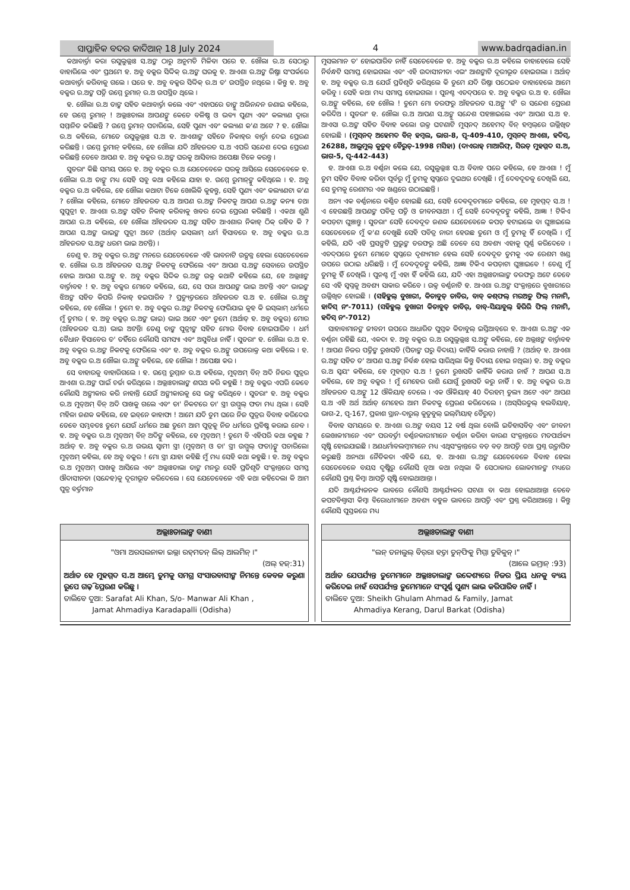ସାପ୍ତାହିକ ବଦର କାଦିଆନ୍ 18 July 2024 4 www.badrqadian.in
କଥାବାର୍ତ୍ତା କର। ରସୁଲୁଲ୍ଲାଃ ସ.ଅଙ୍କ ଠାରୁ ଅନୁମତି ମିଳିବା ପରେ ହ. ଖୌଲା ର.ଅ ସେଠାରୁ ବାହାରିଲେ ଏବଂ ପ୍ରଥମେ ହ. ଅବୁ ବକ୍କର ସିଦ୍ଦିକ୍ ର.ଅଙ୍କ ଘରକୁ ହ. ଆଏଶା ର.ଅଙ୍କ ରିଷ୍ତା ସଂପର୍କରେ କଥାବାର୍ତ୍ତା କରିବାକୁ ଗଲେ । ଘରେ ହ. ଅବୁ ବକ୍କର ସିଦ୍ଦିକ୍ ର.ଅ ତ' ଉପସ୍ଥିତ ନଥିଲେ । କିନ୍ତୁ ହ. ଅବୁ ବକ୍କର ର.ଅଙ୍କ ପତ୍ନି ଉମ୍ମେ ରୁମାନ୍ ର.ଅ ଉପସ୍ଥିତ ଥିଲେ ।
ହ. ଖୌଲା ର.ଅ ତାଙ୍କ ସହିତ କଥାବାର୍ତ୍ତା କଲେ ଏବଂ ଏହାପରେ ତାଙ୍କୁ ଅଭିନନ୍ଦନ ଜଣାଇ କହିଲେ, ହେ ଉମ୍ମେ ରୁମାନ୍ ! ଅଲ୍ଲାଃତାଲା ଆପଣଙ୍କୁ କେତେ ବଳିଷ୍ଠ ଓ ଭବ୍ୟ ପୁଣ୍ୟ ଏବଂ କଲ୍ୟାଣ ଦ୍ୱାରା ସମ୍ମାନିତ କରିଛନ୍ତି ? ଉମ୍ମେ ରୁମାନ୍ ପଚାରିଲେ, ସେହି ପୁଣ୍ୟ ଏବଂ କଲ୍ୟାଣ କ'ଣ ଅଟେ ? ହ. ଖୌଲା ର.ଅ କହିଲେ, ମୋତେ ରସୁଲୁଲ୍ଲାଃ ସ.ଅ ହ. ଆଏଶାଙ୍କ ସହିତେ ନିକାହ୍‌ର ବାର୍ତ୍ତା ଦେଇ ପ୍ରେରଣ କରିଛନ୍ତି । ଉମ୍ମେ ରୁମାନ୍ କହିଲେ, ହେ ଖୌଲା ଯଦି ଆଁହଜରତ ସ.ଅ ଏପରି ସନ୍ଦେଶ ଦେଇ ପ୍ରେରଣ କରିଛନ୍ତି ତେବେ ଆପଣ ହ. ଅବୁ ବକ୍କର ର.ଅଙ୍କ ଘରକୁ ଆସିବାର ଅପେକ୍ଷା ଟିକେ କରନ୍ତୁ ।
ସୁତରାଂ କିଛି ସମୟ ପରେ ହ. ଅବୁ ବକ୍କର ର.ଅ ଯେତେବେଳେ ଘରକୁ ଆସିଲେ ସେତେବେଳେ ହ. ଖୌଲା ର.ଅ ତାଙ୍କୁ ମଧ୍ୟ ସେହି ସବୁ କଥା କହିଲେ ଯାହା ହ. ଉମ୍ମେ ରୁମାନ୍‌ଙ୍କୁ କହିଥିଲେ । ହ. ଅବୁ ବକ୍କର ର.ଅ କହିଲେ, ହେ ଖୌଲା କଥାଟା ଟିକେ ଖୋଲିକି କୁହନ୍ତୁ, ସେହି ପୁଣ୍ୟ ଏବଂ କଲ୍ୟାଣଟା କ'ଣ ? ଖୌଲା କହିଲେ, ମୋତେ ଆଁହଜରତ ସ.ଅ ଆପଣ ର.ଅଙ୍କ ନିକଟକୁ ଆପଣ ର.ଅଙ୍କ କନ୍ୟା ତଥା ସୁପୁତ୍ରୀ ହ. ଆଏଶା ର.ଅଙ୍କ ସହିତ ନିକାହ୍ କରିବାକୁ ଖବର ଦେଇ ପ୍ରେରଣ କରିଛନ୍ତି । ଏକଥା ଶୁଣି ଆପଣ ର.ଅ କହିଲେ, ହେ ଖୌଲା ଆଁହଜରତ ସ.ଅଙ୍କ ସହିତ ଆଏଶାର ନିକାହ୍ ଠିକ୍ ରହିବ କି ? ଆପଣ ସ.ଅଙ୍କ ଭାଇଙ୍କ ପୁତ୍ରୀ ଅଟେ (ଅର୍ଥାତ୍ ଇସଲାମ୍ ଧର୍ମ ହିସାବରେ ହ. ଅବୁ ବକ୍କର ର.ଅ ଆଁହଜରତ ସ.ଅଙ୍କ ଧରମ ଭାଇ ଅଟନ୍ତି) ।
ତେଣୁ ହ. ଅବୁ ବକ୍କର ର.ଅଙ୍କ ମନରେ ଯେତେବେଳେ ଏହି ଭାବନାଟି ଉତ୍ପନ୍ନ ହେଲା ସେତେବେଳେ ହ. ଖୌଲା ର.ଅ ଆଁହଜରତ ସ.ଅଙ୍କ ନିକଟକୁ ଫେରିଲେ ଏବଂ ଆପଣ ସ.ଅଙ୍କ ସେବାରେ ଉପସ୍ଥିତ ହୋଇ ଆପଣ ସ.ଅଙ୍କୁ ହ. ଅବୁ ବକ୍କର ସିଦ୍ଦିକ ର.ଅଙ୍କ ଉକ୍ତ କଥାଟି କହିଲେ ଯେ, ହେ ଅଲ୍ଲାଃଙ୍କ ବାର୍ତ୍ତାବହ ! ହ. ଅବୁ ବକ୍କର ମୋତେ କହିଲେ, ଯେ, ସେ ପରା ଆପଣଙ୍କ ଭାଇ ଅଟନ୍ତି ଏବଂ ଭାଇଙ୍କ ଝିଅଙ୍କ ସହିତ କିପରି ନିକାହ୍ ହଇପାରିବ ? ପ୍ରତ୍ୟୁତ୍ତରରେ ଆଁହଜରତ ସ.ଅ ହ. ଖୌଲା ର.ଅଙ୍କୁ କହିଲେ, ହେ ଖୌଲା ! ତୁମେ ହ. ଅବୁ ବକ୍କର ର.ଅଙ୍କ ନିକଟକୁ ଫେରିଯାଇ କୁହ କି ଇସ୍‌ଲାମ୍ ଧର୍ମରେ ମୁଁ ତୁମର ( ହ. ଅବୁ ବକ୍କର୍ ର.ଅଙ୍କ ଭାଇ) ଭାଇ ଅଟେ ଏବଂ ତୁମେ (ଅର୍ଥାତ୍ ହ. ଅବୁ ବକ୍କର) ମୋର (ଆଁହଜରତ ସ.ଅ) ଭାଇ ଅଟନ୍ତି। ତେଣୁ ତାଙ୍କ ପୁତ୍ରୀଙ୍କ ସହିତ ମୋର ବିବାହ ହୋଇପାରିବ । ଧର୍ମ ବୈଧାନ ହିସାବେର ତ' ତହିଁରେ କୌଣସି ସମସ୍ୟା ଏବଂ ଅସୁବିଧା ନାହିଁ । ସୁତରାଂ ହ. ଖୌଲା ର.ଅ ହ. ଅବୁ ବକ୍କର ର.ଅଙ୍କ ନିକଟକୁ ଫେରିଲେ ଏବଂ ହ. ଅବୁ ବକ୍କର ର.ଅଙ୍କୁ ଉପରୋକ୍ତ କଥା କହିଲେ । ହ. ଅବୁ ବକ୍କର ର.ଅ ଖୌଲା ର.ଅଙ୍କୁ କହିଲେ, ହେ ଖୌଲା ! ଅପେକ୍ଷା କର ।
ସେ ବାହାରକୁ ବାହାରିଗଲେ । ହ. ଉମ୍ମେ ରୁମ୍ମାନ ର.ଅ କହିଲେ, ମୁତ୍‌ଅମ୍ ବିନ୍ ଅଦି ନିଜର ପୁତ୍ରର ଆଏଶା ର.ଅଙ୍କ ପାଇଁ ଚର୍ଚ୍ଚା କରିଥିଲେ । ଅଲ୍ଲାଃତାଲାଙ୍କ ଶପଥ କରି କହୁଛି ! ଅବୁ ବକ୍କର ଏପରି କେବେ କୌଣସି ଅଙ୍ଗୀକାର କରି ନାହାନ୍ତି ଯେଉଁ ଅଙ୍ଗୀକାରକୁ ସେ ଭଙ୍ଗ କରିଥିବେ । ସୁତରାଂ ହ. ଅବୁ ବକ୍କର ର.ଅ ମୁତ୍‌ଅମ୍ ବିନ୍ ଅଦି ପାଖକୁ ଗଲେ ଏବଂ ତା' ନିକଟରେ ତା' ସ୍ତ୍ରୀ ଉମ୍ମୁଲ୍ ଫତା ମଧ୍ୟ ଥିଲା । ସେହି ମହିଳା ଜଣକ କହିଲେ, ହେ ଇବ୍‌ନେ କାହାଫା ! ଆମେ ଯଦି ତୁମ ଘରେ ନିଜ ପୁତ୍ରର ବିବାହ କରିଦେଉ ତେବେ ସମ୍ଭବତଃ ତୁମେ ଯେଉଁ ଧର୍ମରେ ଅଛ ତୁମେ ଆମ ପୁତ୍ରକୁ ନିଜ ଧର୍ମରେ ପ୍ରବିଷ୍ଟ କରାଇ ନେବ । ହ. ଅବୁ ବକ୍କର ର.ଅ ମୁତ୍‌ଅମ୍ ବିନ୍ ଅଦିଙ୍କୁ କହିଲେ, ହେ ମୁତ୍‌ଅମ୍ ! ତୁମେ ବି ଏହିପରି କଥା କହୁଛ ? ଅର୍ଥାତ୍ ହ. ଅବୁ ବକ୍କର ର.ଅ ଉଭୟ ସ୍ୱାମୀ ସ୍ତ୍ରୀ (ମୁତ୍‌ଅମ୍ ଓ ତା' ସ୍ତ୍ରୀ ଉମ୍ମୁଲ୍ ଫତା)ଙ୍କୁ ପଚାରିଲେ। ମୁତ୍‌ଅମ୍ କହିଲା, ହେ ଅବୁ ବକ୍କର ! ମୋ ସ୍ତ୍ରୀ ଯାହା କହିଛି ମୁଁ ମଧ୍ୟ ସେହି କଥା କହୁଛି । ହ. ଅବୁ ବକ୍କର ର.ଅ ମୁତ୍‌ଅମ୍ ପାଖକୁ ଆସିଲେ ଏବଂ ଅଲ୍ଲାଃତାଲା ତାଙ୍କ ମନରୁ ସେହି ପ୍ରତିଶୃତି ସଂକ୍ରାନ୍ତରେ ସମସ୍ତ ଔଦାସୀନତା (ସନ୍ଦେହ)କୁ ଦୂରୀଭୂତ କରିଦେଲେ । ସେ ଯେତେବେଳେ ଏହି କଥା କହିଦେଲା କି ଆମ ପୁତ୍ର ବର୍ତ୍ତମାନ
ମୁସଲମାନ ତ' ହୋଇପାରିବ ନାହିଁ ସେତେବେଳେ ହ. ଅବୁ ବକ୍କର ର.ଅ କହିଲେ ତାହାହେଲେ ସେହି ନିର୍ବନ୍ଧଟି ସମାପ୍ତ ହୋଇଗଲା ଏବଂ ଏହି ଉଦାସୀନୀତା ଏଭଂ ଆଶଙ୍କାଟି ଦୂରୀଭୂତ ହୋଇଗଲା । ଅର୍ଥାତ୍ ହ. ଅବୁ ବକ୍କର୍ ର.ଅ ଯେଉଁ ପ୍ରତିଶୃତି କରିଥିଲେ କି ତୁମେ ଯଦି ରିଷ୍ତା ପଠେଇବ ତାହାହେଲେ ଆମେ କରିବୁ । ସେହି କଥା ମଧ୍ୟ ସମାପ୍ତ ହୋଇଗଲା । ପୁନଶ୍ଚ ଏତଦ୍‌ପରେ ହ. ଅବୁ ବକ୍କର ର.ଅ ହ. ଖୌଲା ର.ଅଙ୍କୁ କହିଲେ, ହେ ଖୌଲ ! ତୁମେ ମୋ ତରଫରୁ ଆଁହଜରତ ସ.ଅଙ୍କୁ 'ହଁ' ର ସନ୍ଦେଶ ପ୍ରେରଣ କରିଦିଅ । ସୁତରାଂ ହ. ଖୌଲା ର.ଅ ଆପଣ ସ.ଅଙ୍କୁ ସନ୍ଦେଶ ପହଞ୍ଚାଇଲେ ଏବଂ ଆପଣ ସ.ଅ ହ. ଆଏସା ର.ଅଙ୍କ ସହିତ ବିବାହ କଲେ। ଉକ୍ତ ଘଟଣାଟି ମୁସ୍‌ନଦ୍ ଅହେମଦ୍ ବିନ୍ ହମ୍ବଲ୍‌ରେ ଉଲ୍ଲିଖିତ ହୋଇଛି । (ମୁସ୍‌ନଦ୍ ଅହେମଦ ବିନ୍ ହମ୍ବଲ, ଭାଗ-8, ପୃ-409-410, ମୁସ୍‌ନଦ୍ ଆଏଶା, ହଦିସ୍, 26288, ଆଲୁମୁଲ୍ କୁତୁବ୍ ବୈରୁତ୍-1998 ମସିହା) (ଦାଏରାହ୍ ମାଆରିଫ୍, ସିରତ୍ ମୁହମ୍ମଦ ସ.ଅ, ଭାଗ-5, ପୃ-442-443)
ହ. ଆଏଶା ର.ଅ ବର୍ଣ୍ଣନା କଲେ ଯେ, ରସୁଲୁଲ୍ଲାଃ ସ.ଅ ବିବାହ ପରେ କହିଲେ, ହେ ଆଏଶା ! ମୁଁ ତୁମ ସହିତ ବିବାହ କରିବା ପୂର୍ବରୁ ମୁଁ ତୁମକୁ ସ୍ୱପ୍ନରେ ଦୁଇଥର ଦେଖିଛି । ମୁଁ ଦେବଦୂତକୁ ଦେଖିଲି ଯେ, ସେ ତୁମକୁ ରେଶମର ଏକ ଖଣ୍ଡରେ ଉଠାଇଛନ୍ତି ।
ଅନ୍ୟ ଏକ ବର୍ଣ୍ଣନାରେ ବର୍ଣ୍ଣିତ ହୋଇଛି ଯେ, ସେହି ଦେବଦୂତମାନେ କହିଲେ, ହେ ମୁହମ୍ମଦ୍ ସ.ଅ ! ଏ ହେଉଛନ୍ତି ଆପଣଙ୍କ ପବିତ୍ର ପତ୍ନି ଓ ଜୀବନସାଥୀ । ମୁଁ ସେହି ଦେବଦୂତଙ୍କୁ କହିଲି, ଆଜ୍ଞା ! ଟିକିଏ କପଡ଼ଟା ଘୁଞ୍ଚାନ୍ତୁ । ସୁତରାଂ ସେହି ଦେବଦୂତ ଜଣକ ଯେତେବେଳେ କପଡ଼ ହଟାଇଲେ ବା ଘୁଞ୍ଚାଇଲେ ସେତେବେଳେ ମୁଁ କ'ଣ ଦେଖୁଛି ସେହି ପବିତ୍ର ନାରୀ ହେଉଛ ତୁମେ ଓ ମୁଁ ତୁମକୁ ହିଁ ଦେଖିଲି । ମୁଁ କହିଲି, ଯଦି ଏହି ପ୍ରସଙ୍ଗଟି ପ୍ରଭୁଙ୍କ ତରଫରୁ ଅଛି ତେବେ ସେ ଅବଶ୍ୟ ଏହାକୁ ପୂର୍ଣ୍ଣ କରିଦେବେ । ଏତଦ୍‌ପରେ ତୁମେ ମୋତେ ସ୍ୱପ୍ନରେ ଦୃଶ୍ୟମାନ ହେଲ ସେହି ଦେବଦୂତ ତୁମକୁ ଏକ ରେଶମ ଖଣ୍ଡ ଉପରେ ଉଠାଇ ଧରିଛନ୍ତି । ମୁଁ ଦେବଦୂତଙ୍କୁ କହିଲି, ଆଜ୍ଞା ଟିକିଏ କପଡ଼ାଟା ଘୁଞ୍ଚାଇବେ ! ତେଣୁ ମୁଁ ତୁମକୁ ହିଁ ଦେଖିଲି । ପୁନଶ୍ଚ ମୁଁ ଏହା ହିଁ କହିଲି ଯେ, ଯଦି ଏହା ଅଲ୍ଲାଃତାଲାଙ୍କ ତରଫରୁ ଅଟେ ତେବେ ସେ ଏହି ସ୍ୱପ୍ନକୁ ଅବଶ୍ୟ ସାକାର କରିବେ । ଉକ୍ତ ବର୍ଣ୍ଣନାଟି ହ. ଆଏଶା ର.ଅଙ୍କ ସଂକ୍ରାନ୍ତରେ ବୁଖାରୀରେ ଉଲ୍ଲିଖିତ ହୋଇଛି । (ସହିହୁଲ୍ ବୁଖାରୀ, କିତାବୁତ୍ ତାବିର, ବାବ୍ କଶ୍‌ଫଲ୍ ମରଅତୁ ଫିଲ୍ ମନାମି, ହାଦିସ୍ ନଂ-7011) (ସହିହୁଲ୍ ବୁଖାରୀ କିତାବୁତ୍ ତାବିର୍, ବାବ୍-ସିୟାବୁଲ୍ ହିରିରି ଫିଲ୍ ମନାମି, ହଦିସ୍ ନଂ-7012)
ସାହାବାମାନଙ୍କ ଜୀବନୀ ଉପରେ ଆଧାରିତ ପୁସ୍ତକ କିତାବୁଲ୍ ଇସ୍ତିଆବ୍‌ରେ ହ. ଆଏଶା ର.ଅଙ୍କ ଏକ ବର୍ଣ୍ଣନା ରହିଛି ଯେ, ଏକଦା ହ. ଅବୁ ବକ୍କର ର.ଅ ରସୁଲୁଲ୍ଲାଃ ସ.ଅଙ୍କୁ କହିଲେ, ହେ ଅଲ୍ଲାଃଙ୍କ ବାର୍ତ୍ତାବହ ! ଆପଣ ନିଜର ପତ୍ନିଙ୍କ ରୁଖସତି (ପିତାଙ୍କ ଘରୁ ବିଦାୟ) କାହିଁକି କରାଉ ନାହାନ୍ତି ? (ଅର୍ଥାତ୍ ହ. ଆଏଶା ର.ଅଙ୍କ ସହିତ ତ' ଆପଣ ସ.ଅଙ୍କ ନିର୍ବନ୍ଧ ହୋଇ ସାରିଥିଲା କିନ୍ତୁ ବିଦାୟ ହୋଇ ନଥିଲା) ହ. ଅବୁ ବକ୍କର ର.ଅ ସ୍ୱୟଂ କହିଲେ, ହେ ମୁହମ୍ମଦ ସ.ଅ ! ତୁମେ ରୁଖସତି କାହିଁକି କରାଉ ନାହଁ ? ଆପଣ ସ.ଅ କହିଲେ, ହେ ଅବୁ ବକ୍କର ! ମୁଁ ମେହେର ରାଶି ଯୋଗୁଁ ରୁଖସତି କରୁ ନାହିଁ । ହ. ଅବୁ ବକ୍କର ର.ଅ ଆଁହଜରତ ସ.ଅଙ୍କୁ 12 ଔକିୟାହ୍ ଦେଲେ । ଏକ ଔକିୟାହ୍ 40 ଦିରହମ୍ ତୁଲ୍ୟ ଅଟେ ଏବଂ ଆପଣ ସ.ଅ ଏହି ଅର୍ଥ ଅର୍ଥାତ୍ ମେହେର ଆମ ନିକଟକୁ ପ୍ରେରଣ କରିଦେଲେ । (ଅସ୍‌ସିରତୁଲ୍ ହଲବିୟାହ୍, ଭାଗ-2, ପୃ-167, ପ୍ରକାଶ ସ୍ଥାନ-ଦାରୁଲ୍ କୁତୁବୁଲ୍ ଇଲ୍‌ମିୟାହ୍ ବୈରୁତ୍)
ବିବାହ ସମୟରେ ହ. ଆଏଶା ର.ଅଙ୍କ ବୟସ 12 ବର୍ଷ ଥିଲା ବୋଲି ଇତିହାସବିତ୍ ଏବଂ ଜୀବନୀ ଲେଖାଳୀମାନେ ଏବଂ ପରବର୍ତ୍ତୀ ବର୍ଣ୍ଣନକାରୀମାନେ ବର୍ଣ୍ଣନା କରିବା କାରଣ ସଂକ୍ରାନ୍ତରେ ମତପାର୍ଥକ୍ୟ ସୃଷ୍ଟି ହୋଇଯାଇଛି । ଅଣଧର୍ମାବଲମ୍ବୀମାନେ ମଧ୍ୟ ଏଥିସଂକ୍ରାନ୍ତରେ ବଡ଼ ବଡ଼ ଆପତ୍ତି ତଥା ପ୍ରଶ୍ନ ଉତ୍ଥାପିତ କରୁଛନ୍ତି ଅନ୍ୟଥା ନୈତିକତା ଏହିକି ଯେ, ହ. ଆଏଶା ର.ଅଙ୍କ ଯେତେବେଳେ ବିବାହ ହେଲା ସେତେବେଳେ ବୟସ ଦୃଷ୍ଟିରୁ କୌଣସି ନୂଆ କଥା ନଥିଲା କି ସେଠାକାର ଲୋକମାନଙ୍କ ମଧ୍ୟରେ କୌଣସି ପ୍ରଶ୍ନ କିମ୍ବା ଆପତ୍ତି ସୃଷ୍ଟି ହୋଇଥାଆନ୍ତା ।
ଯଦି ଆଶ୍ଚର୍ଯ୍ୟଜନକ ଭାବରେ କୌଣସି ଆଶ୍ଚର୍ଯ୍ୟକର ଘଟଣା ବା କଥା ହୋଇଥାଆନ୍ତା ତେବେ କପଟବିଶ୍ୱାସୀ କିମ୍ବା ବିରୋଧୀମାନେ ଅବଶ୍ୟ ବହୁଳ ଭାବରେ ଆପତ୍ତି ଏବଂ ପ୍ରଶ୍ନ କରିଥାଆନ୍ତେ । କିନ୍ତୁ କୌଣସି ପୁସ୍ତକରେ ମଧ୍ୟ
ଅଲ୍ଲାଃତାଲାଙ୍କ ବାଣୀ
"ଓମା ଅରସଲନାକା ଇଲ୍ଲା ରହ୍‌ମତନ୍ ଲିଲ୍ ଆଲମିନ୍ ।"
(ଅଲ୍ ହଜ୍:31)
ଅର୍ଥାତ ହେ ମୁହମ୍ମଦ ସ.ଅ ଆମ୍ଭେ ତୁମକୁ ସମଗ୍ର ସଂସାରବାସୀଙ୍କ ନିମନ୍ତେ କେବଳ କରୁଣା ରୂପେ ଗଢ଼ି ପ୍ରେରଣ କରିଛୁ ।
ତାଲିବେ ଦୁଆ: Sarafat Ali Khan, S/o- Manwar Ali Khan ,
Jamat Ahmadiya Karadapalli (Odisha)
ଅଲ୍ଲାଃତାଲାଙ୍କ ବାଣୀ
"ଲନ୍ ତନାଲୁଲ୍ ବିର୍‌ରା ହତ୍ତା ତୁନ୍‌ଫିକୁ ମିମ୍ମା ତୁହିବ୍ବୁନ୍ ।"
(ଆଲେ ଇମ୍ରାନ୍ :93)
ଅର୍ଥାତ ଯେପର୍ଯ୍ୟନ୍ତ ତୁମେମାନେ ଅଲ୍ଲାଃତାଲାଙ୍କ ଉଦ୍ଦେଶ୍ୟରେ ନିଜର ପ୍ରିୟ ଧନକୁ ବ୍ୟୟ କରିଦେଇ ନାହଁ ସେପର୍ଯ୍ୟନ୍ତ ତୁମେମାନେ ସଂପୂର୍ଣ୍ଣ ପୁଣ୍ୟ ଲାଭ କରିପାରିବ ନାହିଁ ।
ତାଲିବେ ଦୁଆ: Sheikh Ghulam Ahmad & Family, Jamat
Ahmadiya Kerang, Darul Barkat (Odisha)